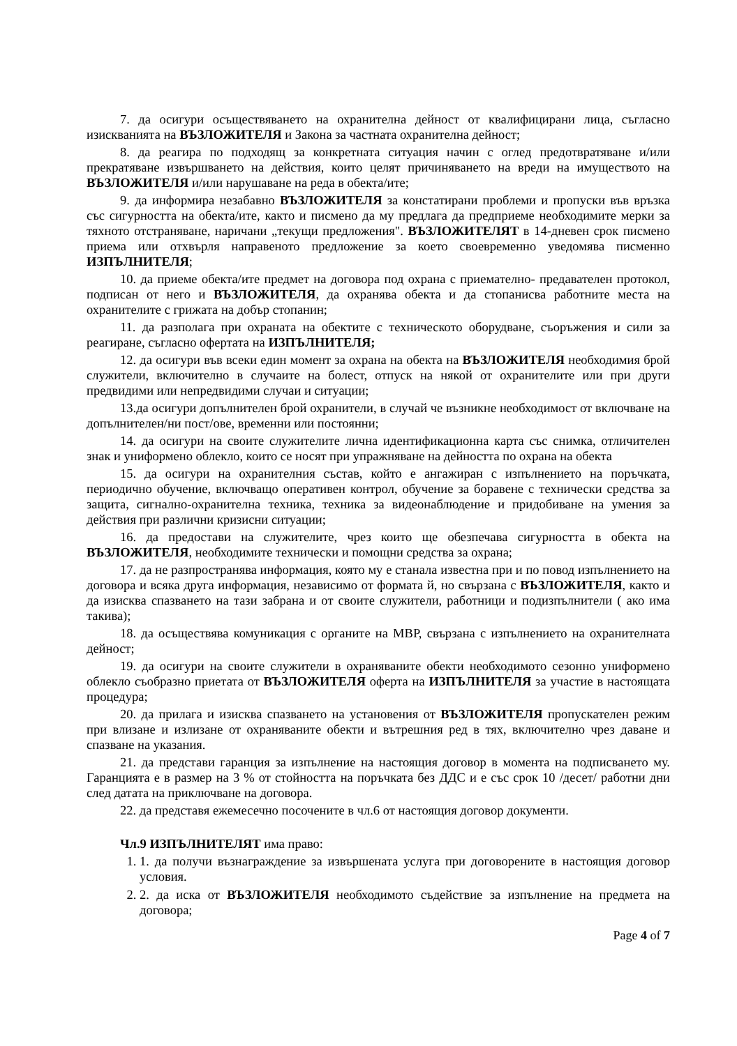7. да осигури осъществяването на охранителна дейност от квалифицирани лица, съгласно изискванията на ВЪЗЛОЖИТЕЛЯ и Закона за частната охранителна дейност;
8. да реагира по подходящ за конкретната ситуация начин с оглед предотвратяване и/или прекратяване извършването на действия, които целят причиняването на вреди на имуществото на ВЪЗЛОЖИТЕЛЯ и/или нарушаване на реда в обекта/ите;
9. да информира незабавно ВЪЗЛОЖИТЕЛЯ за констатирани проблеми и пропуски във връзка със сигурността на обекта/ите, както и писмено да му предлага да предприеме необходимите мерки за тяхното отстраняване, наричани „текущи предложения". ВЪЗЛОЖИТЕЛЯТ в 14-дневен срок писмено приема или отхвърля направеното предложение за което своевременно уведомява писменно ИЗПЪЛНИТЕЛЯ;
10. да приеме обекта/ите предмет на договора под охрана с приемателно- предавателен протокол, подписан от него и ВЪЗЛОЖИТЕЛЯ, да охранява обекта и да стопанисва работните места на охранителите с грижата на добър стопанин;
11. да разполага при охраната на обектите с техническото оборудване, съоръжения и сили за реагиране, съгласно офертата на ИЗПЪЛНИТЕЛЯ;
12. да осигури във всеки един момент за охрана на обекта на ВЪЗЛОЖИТЕЛЯ необходимия брой служители, включително в случаите на болест, отпуск на някой от охранителите или при други предвидими или непредвидими случаи и ситуации;
13.да осигури допълнителен брой охранители, в случай че възникне необходимост от включване на допълнителен/ни пост/ове, временни или постоянни;
14. да осигури на своите служителите лична идентификационна карта със снимка, отличителен знак и униформено облекло, които се носят при упражняване на дейността по охрана на обекта
15. да осигури на охранителния състав, който е ангажиран с изпълнението на поръчката, периодично обучение, включващо оперативен контрол, обучение за боравене с технически средства за защита, сигнално-охранителна техника, техника за видеонаблюдение и придобиване на умения за действия при различни кризисни ситуации;
16. да предостави на служителите, чрез които ще обезпечава сигурността в обекта на ВЪЗЛОЖИТЕЛЯ, необходимите технически и помощни средства за охрана;
17. да не разпространява информация, която му е станала известна при и по повод изпълнението на договора и всяка друга информация, независимо от формата й, но свързана с ВЪЗЛОЖИТЕЛЯ, както и да изисква спазването на тази забрана и от своите служители, работници и подизпълнители ( ако има такива);
18. да осъществява комуникация с органите на МВР, свързана с изпълнението на охранителната дейност;
19. да осигури на своите служители в охраняваните обекти необходимото сезонно униформено облекло съобразно приетата от ВЪЗЛОЖИТЕЛЯ оферта на ИЗПЪЛНИТЕЛЯ за участие в настоящата процедура;
20. да прилага и изисква спазването на установения от ВЪЗЛОЖИТЕЛЯ пропускателен режим при влизане и излизане от охраняваните обекти и вътрешния ред в тях, включително чрез даване и спазване на указания.
21. да представи гаранция за изпълнение на настоящия договор в момента на подписването му. Гаранцията е в размер на 3 % от стойността на поръчката без ДДС и е със срок 10 /десет/ работни дни след датата на приключване на договора.
22. да представя ежемесечно посочените в чл.6 от настоящия договор документи.
Чл.9 ИЗПЪЛНИТЕЛЯТ има право:
1. 1. да получи възнаграждение за извършената услуга при договорените в настоящия договор условия.
2. 2. да иска от ВЪЗЛОЖИТЕЛЯ необходимото съдействие за изпълнение на предмета на договора;
Page 4 of 7